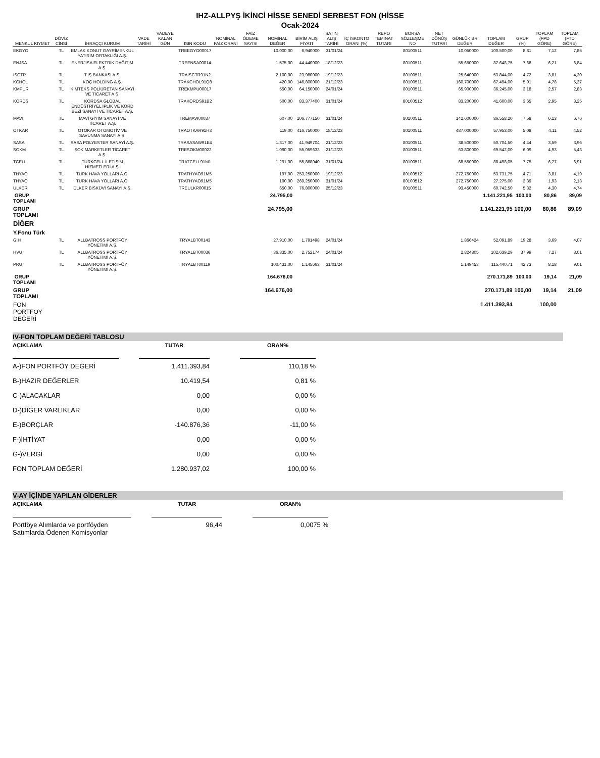IHZ-ALLPYŞ İKİNCİ HİSSE SENEDİ SERBEST FON (HİSSE
Ocak-2024
| MENKUL KIYMET | DÖVİZ CİNSİ | İHRAÇÇI KURUM | VADE TARİHİ | VADEYE KALAN GÜN | ISIN KODU | NOMİNAL FAİZ ORANI | FAİZ ÖDEME SAYISI | NOMİNAL DEĞER | BİRİM ALIŞ FİYATI | SATIN ALIŞ TARİHİ | İÇ İSKONTO ORANI (%) | REPO TEMİNAT TUTARI | BORSA SÖZLEŞME NO | NET DÖNÜŞ TUTARI | GÜNLÜK BR DEĞER | TOPLAM DEĞER | GRUP (%) | TOPLAM (FPD GÖRE) | TOPLAM (FTD GÖRE) |
| --- | --- | --- | --- | --- | --- | --- | --- | --- | --- | --- | --- | --- | --- | --- | --- | --- | --- | --- | --- |
| EKGYO | TL | EMLAK KONUT GAYRİMENKUL YATIRIM ORTAKLIĞI A.Ş. | | | TREEGYO00017 | | | 10.000,00 | 6,940000 | 31/01/24 | | | 80100511 | | 10,050000 | 100.500,00 | 8,81 | 7,12 | 7,85 |
| ENJSA | TL | ENERJİSA ELEKTRİK DAĞITIM A.Ş. | | | TREENSA00014 | | | 1.575,00 | 44,440000 | 18/12/23 | | | 80100511 | | 55,650000 | 87.648,75 | 7,68 | 6,21 | 6,84 |
| ISCTR | TL | T.IŞ BANKASI A.S. | | | TRAISCTR91N2 | | | 2.100,00 | 23,980000 | 19/12/23 | | | 80100511 | | 25,640000 | 53.844,00 | 4,72 | 3,81 | 4,20 |
| KCHOL | TL | KOÇ HOLDİNG A.Ş. | | | TRAKCHOL91Q8 | | | 420,00 | 146,800000 | 21/12/23 | | | 80100511 | | 160,700000 | 67.494,00 | 5,91 | 4,78 | 5,27 |
| KMPUR | TL | KİMTEKS POLİÜRETAN SANAYİ VE TİCARET A.Ş. | | | TREKMPU00017 | | | 550,00 | 64,150000 | 24/01/24 | | | 80100511 | | 65,900000 | 36.245,00 | 3,18 | 2,57 | 2,83 |
| KORDS | TL | KORDSA GLOBAL ENDÜSTRİYEL İPLİK VE KORD BEZİ SANAYİ VE TİCARET A.Ş. | | | TRAKORDS91B2 | | | 500,00 | 83,377400 | 31/01/24 | | | 80100512 | | 83,200000 | 41.600,00 | 3,65 | 2,95 | 3,25 |
| MAVI | TL | MAVİ GİYİM SANAYİ VE TİCARET A.Ş. | | | TREMAVI00037 | | | 607,00 | 106,777150 | 31/01/24 | | | 80100511 | | 142,600000 | 86.558,20 | 7,58 | 6,13 | 6,76 |
| OTKAR | TL | OTOKAR OTOMOTİV VE SAVUNMA SANAYİ A.Ş. | | | TRAOTKAR91H3 | | | 119,00 | 416,750000 | 18/12/23 | | | 80100511 | | 487,000000 | 57.953,00 | 5,08 | 4,11 | 4,52 |
| SASA | TL | SASA POLYESTER SANAYİ A.Ş. | | | TRASASAW91E4 | | | 1.317,00 | 41,949704 | 21/12/23 | | | 80100511 | | 38,500000 | 50.704,50 | 4,44 | 3,59 | 3,96 |
| SOKM | TL | ŞOK MARKETLER TİCARET A.Ş. | | | TRESOKM00022 | | | 1.090,00 | 55,059633 | 21/12/23 | | | 80100511 | | 63,800000 | 69.542,00 | 6,09 | 4,93 | 5,43 |
| TCELL | TL | TURKCELL İLETİŞİM HİZMETLERİ A.Ş. | | | TRATCELL91M1 | | | 1.291,00 | 55,868040 | 31/01/24 | | | 80100511 | | 68,550000 | 88.498,05 | 7,75 | 6,27 | 6,91 |
| THYAO | TL | TURK HAVA YOLLARI A.O. | | | TRATHYAO91M5 | | | 197,00 | 253,250000 | 19/12/23 | | | 80100512 | | 272,750000 | 53.731,75 | 4,71 | 3,81 | 4,19 |
| THYAO | TL | TURK HAVA YOLLARI A.O. | | | TRATHYAO91M5 | | | 100,00 | 269,250000 | 31/01/24 | | | 80100512 | | 272,750000 | 27.275,00 | 2,39 | 1,93 | 2,13 |
| ULKER | TL | ÜLKER BİSKÜVİ SANAYİ A.Ş. | | | TREULKR00015 | | | 650,00 | 76,800000 | 25/12/23 | | | 80100511 | | 93,450000 | 60.742,50 | 5,32 | 4,30 | 4,74 |
| GRUP TOPLAMI | | | | | | | | 24.795,00 | | | | | | | | 1.141.221,95 | 100,00 | 80,86 | 89,09 |
| GRUP TOPLAMI | | | | | | | | 24.795,00 | | | | | | | | 1.141.221,95 | 100,00 | 80,86 | 89,09 |
| DİĞER | | | | | | | | | | | | | | | | | | | |
| Y.Fonu Türk | | | | | | | | | | | | | | | | | | | |
| GIH | TL | ALLBATROSS PORTFÖY YÖNETİMİ A.Ş. | | | TRYALBT00143 | | | 27.910,00 | 1,791498 | 24/01/24 | | | | | 1,866424 | 52.091,89 | 19,28 | 3,69 | 4,07 |
| HVU | TL | ALLBATROSS PORTFÖY YÖNETİMİ A.Ş. | | | TRYALBT00036 | | | 36.335,00 | 2,752174 | 24/01/24 | | | | | 2,824805 | 102.639,29 | 37,99 | 7,27 | 8,01 |
| PRU | TL | ALLBATROSS PORTFÖY YÖNETİMİ A.Ş. | | | TRYALBT00119 | | | 100.431,00 | 1,145663 | 31/01/24 | | | | | 1,149453 | 115.440,71 | 42,73 | 8,18 | 9,01 |
| GRUP TOPLAMI | | | | | | | | 164.676,00 | | | | | | | | 270.171,89 | 100,00 | 19,14 | 21,09 |
| GRUP TOPLAMI | | | | | | | | 164.676,00 | | | | | | | | 270.171,89 | 100,00 | 19,14 | 21,09 |
| FON PORTFÖY DEĞERİ | | | | | | | | | | | | | | | | 1.411.393,84 | | 100,00 | |
IV-FON TOPLAM DEĞERİ TABLOSU
| AÇIKLAMA | | TUTAR | | ORAN% |
| --- | --- | --- | --- | --- |
| A-)FON PORTFÖY DEĞERİ | | 1.411.393,84 | | 110,18 % |
| B-)HAZIR DEĞERLER | | 10.419,54 | | 0,81 % |
| C-)ALACAKLAR | | 0,00 | | 0,00 % |
| D-)DİĞER VARLIKLAR | | 0,00 | | 0,00 % |
| E-)BORÇLAR | | -140.876,36 | | -11,00 % |
| F-)İHTİYAT | | 0,00 | | 0,00 % |
| G-)VERGİ | | 0,00 | | 0,00 % |
| FON TOPLAM DEĞERİ | | 1.280.937,02 | | 100,00 % |
V-AY İÇİNDE YAPILAN GİDERLER
| AÇIKLAMA | | TUTAR | | ORAN% |
| --- | --- | --- | --- | --- |
| Portföye Alımlarda ve portföyden Satımlarda Ödenen Komisyonlar | | 96,44 | | 0,0075 % |